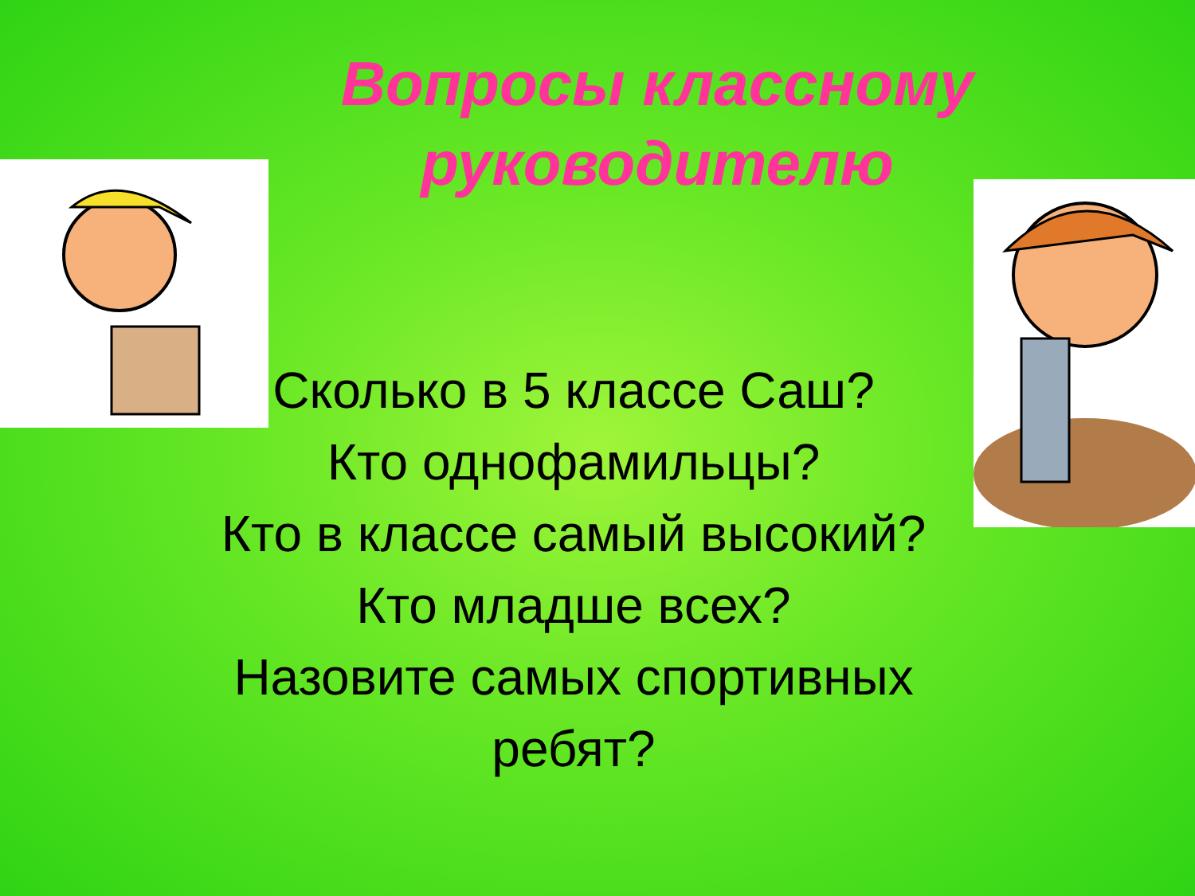Вопросы классному руководителю
Сколько в 5 классе Саш?
Кто однофамильцы?
Кто в классе самый высокий?
Кто младше всех?
Назовите самых спортивных ребят?